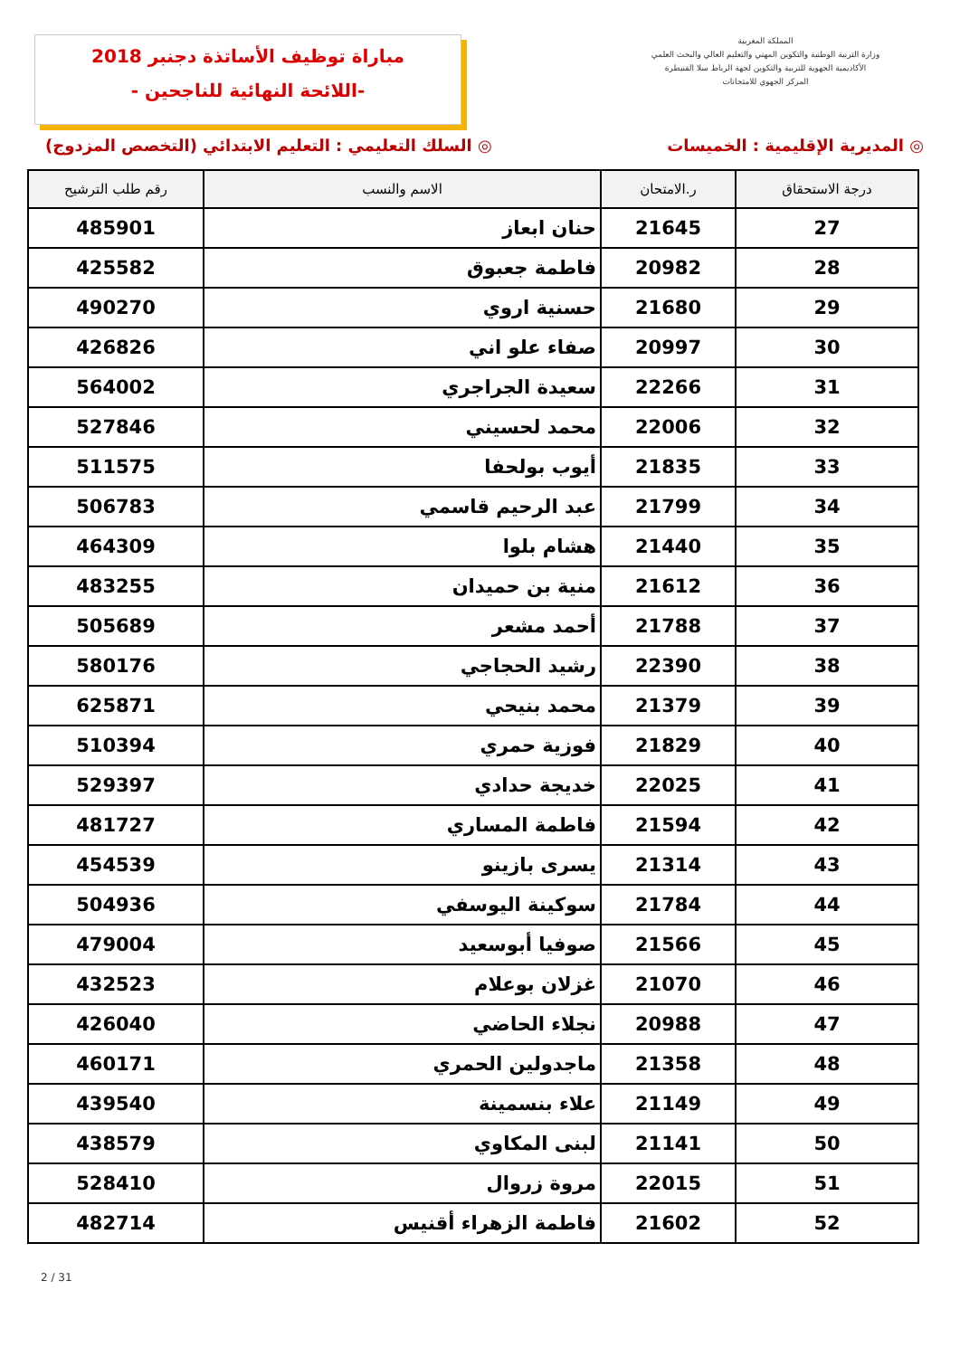مباراة توظيف الأساتذة دجنبر 2018
-اللائحة النهائية للناجحين -
المملكة المغربية
وزارة التربية الوطنية والتكوين المهني والتعليم العالي والبحث العلمي
الأكاديمية الجهوية للتربية والتكوين لجهة الرباط سلا القنيطرة
المركز الجهوي للامتحانات
◎ المديرية الإقليمية : الخميسات
◎ السلك التعليمي : التعليم الابتدائي (التخصص المزدوج)
| درجة الاستحقاق | ر.الامتحان | الاسم والنسب | رقم طلب الترشيح |
| --- | --- | --- | --- |
| 27 | 21645 | حنان ابعاز | 485901 |
| 28 | 20982 | فاطمة جعبوق | 425582 |
| 29 | 21680 | حسنية اروي | 490270 |
| 30 | 20997 | صفاء علو اني | 426826 |
| 31 | 22266 | سعيدة الجراجري | 564002 |
| 32 | 22006 | محمد لحسيني | 527846 |
| 33 | 21835 | أيوب بولحفا | 511575 |
| 34 | 21799 | عبد الرحيم قاسمي | 506783 |
| 35 | 21440 | هشام بلوا | 464309 |
| 36 | 21612 | منية بن حميدان | 483255 |
| 37 | 21788 | أحمد مشعر | 505689 |
| 38 | 22390 | رشيد الحجاجي | 580176 |
| 39 | 21379 | محمد بنيحي | 625871 |
| 40 | 21829 | فوزية حمري | 510394 |
| 41 | 22025 | خديجة حدادي | 529397 |
| 42 | 21594 | فاطمة المساري | 481727 |
| 43 | 21314 | يسرى بازينو | 454539 |
| 44 | 21784 | سوكينة اليوسفي | 504936 |
| 45 | 21566 | صوفيا أبوسعيد | 479004 |
| 46 | 21070 | غزلان بوعلام | 432523 |
| 47 | 20988 | نجلاء الحاضي | 426040 |
| 48 | 21358 | ماجدولين الحمري | 460171 |
| 49 | 21149 | علاء بنسمينة | 439540 |
| 50 | 21141 | لبنى المكاوي | 438579 |
| 51 | 22015 | مروة زروال | 528410 |
| 52 | 21602 | فاطمة الزهراء أقنيس | 482714 |
2 / 31